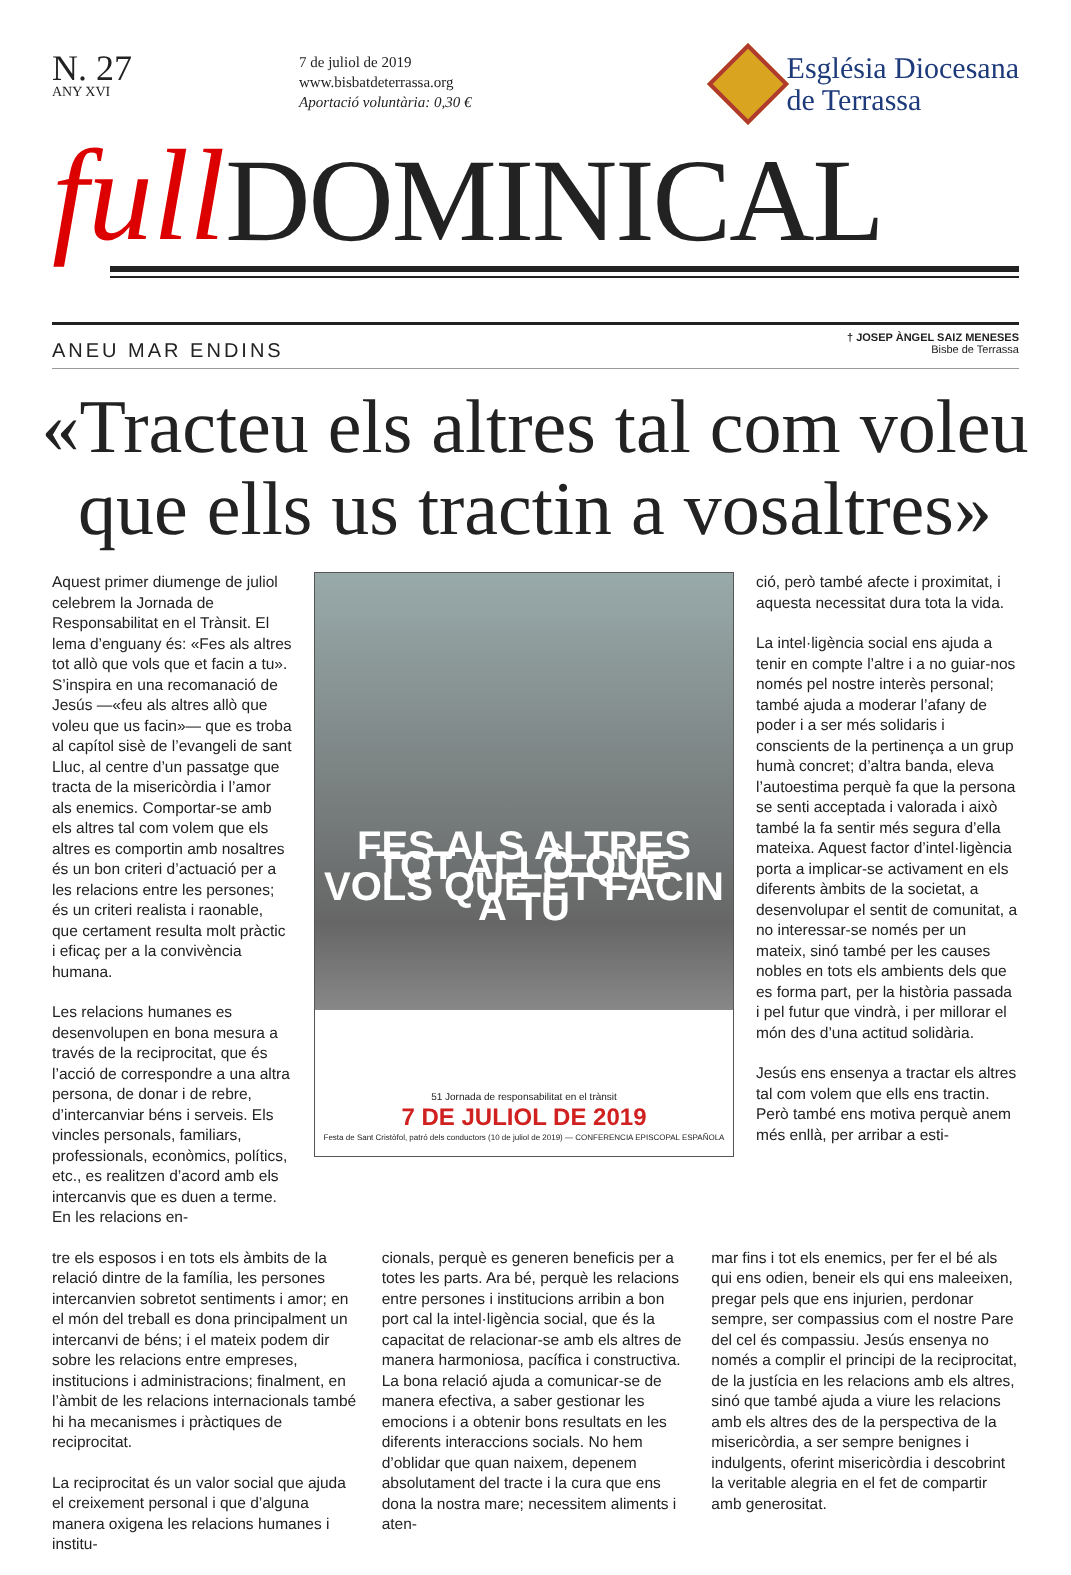N. 27
ANY XVI
7 de juliol de 2019
www.bisbatdeterrassa.org
Aportació voluntària: 0,30 €
Església Diocesana
de Terrassa
full DOMINICAL
ANEU MAR ENDINS
† JOSEP ÀNGEL SAIZ MENESES
Bisbe de Terrassa
«Tracteu els altres tal com voleu que ells us tractin a vosaltres»
Aquest primer diumenge de juliol celebrem la Jornada de Responsabilitat en el Trànsit. El lema d’enguany és: «Fes als altres tot allò que vols que et facin a tu». S’inspira en una recomanació de Jesús —«feu als altres allò que voleu que us facin»— que es troba al capítol sisè de l’evangeli de sant Lluc, al centre d’un passatge que tracta de la misericòrdia i l’amor als enemics. Comportar-se amb els altres tal com volem que els altres es comportin amb nosaltres és un bon criteri d’actuació per a les relacions entre les persones; és un criteri realista i raonable, que certament resulta molt pràctic i eficaç per a la convivència humana.
Les relacions humanes es desenvolupen en bona mesura a través de la reciprocitat, que és l’acció de correspondre a una altra persona, de donar i de rebre, d’intercanviar béns i serveis. Els vincles personals, familiars, professionals, econòmics, polítics, etc., es realitzen d’acord amb els intercanvis que es duen a terme. En les relacions en-
FES ALS ALTRES TOT ALLÒ QUE VOLS QUE ET FACIN A TU
51 Jornada de responsabilitat en el trànsit
7 DE JULIOL DE 2019
Festa de Sant Cristòfol, patró dels conductors (10 de juliol de 2019) — CONFERENCIA EPISCOPAL ESPAÑOLA
ció, però també afecte i proximitat, i aquesta necessitat dura tota la vida.
La intel·ligència social ens ajuda a tenir en compte l’altre i a no guiar-nos només pel nostre interès personal; també ajuda a moderar l’afany de poder i a ser més solidaris i conscients de la pertinença a un grup humà concret; d’altra banda, eleva l’autoestima perquè fa que la persona se senti acceptada i valorada i això també la fa sentir més segura d’ella mateixa. Aquest factor d’intel·ligència porta a implicar-se activament en els diferents àmbits de la societat, a desenvolupar el sentit de comunitat, a no interessar-se només per un mateix, sinó també per les causes nobles en tots els ambients dels que es forma part, per la història passada i pel futur que vindrà, i per millorar el món des d’una actitud solidària.
Jesús ens ensenya a tractar els altres tal com volem que ells ens tractin. Però també ens motiva perquè anem més enllà, per arribar a esti-
tre els esposos i en tots els àmbits de la relació dintre de la família, les persones intercanvien sobretot sentiments i amor; en el món del treball es dona principalment un intercanvi de béns; i el mateix podem dir sobre les relacions entre empreses, institucions i administracions; finalment, en l’àmbit de les relacions internacionals també hi ha mecanismes i pràctiques de reciprocitat.
La reciprocitat és un valor social que ajuda el creixement personal i que d’alguna manera oxigena les relacions humanes i institu-
cionals, perquè es generen beneficis per a totes les parts. Ara bé, perquè les relacions entre persones i institucions arribin a bon port cal la intel·ligència social, que és la capacitat de relacionar-se amb els altres de manera harmoniosa, pacífica i constructiva. La bona relació ajuda a comunicar-se de manera efectiva, a saber gestionar les emocions i a obtenir bons resultats en les diferents interaccions socials. No hem d’oblidar que quan naixem, depenem absolutament del tracte i la cura que ens dona la nostra mare; necessitem aliments i aten-
mar fins i tot els enemics, per fer el bé als qui ens odien, beneir els qui ens maleeixen, pregar pels que ens injurien, perdonar sempre, ser compassius com el nostre Pare del cel és compassiu. Jesús ensenya no només a complir el principi de la reciprocitat, de la justícia en les relacions amb els altres, sinó que també ajuda a viure les relacions amb els altres des de la perspectiva de la misericòrdia, a ser sempre benignes i indulgents, oferint misericòrdia i descobrint la veritable alegria en el fet de compartir amb generositat.